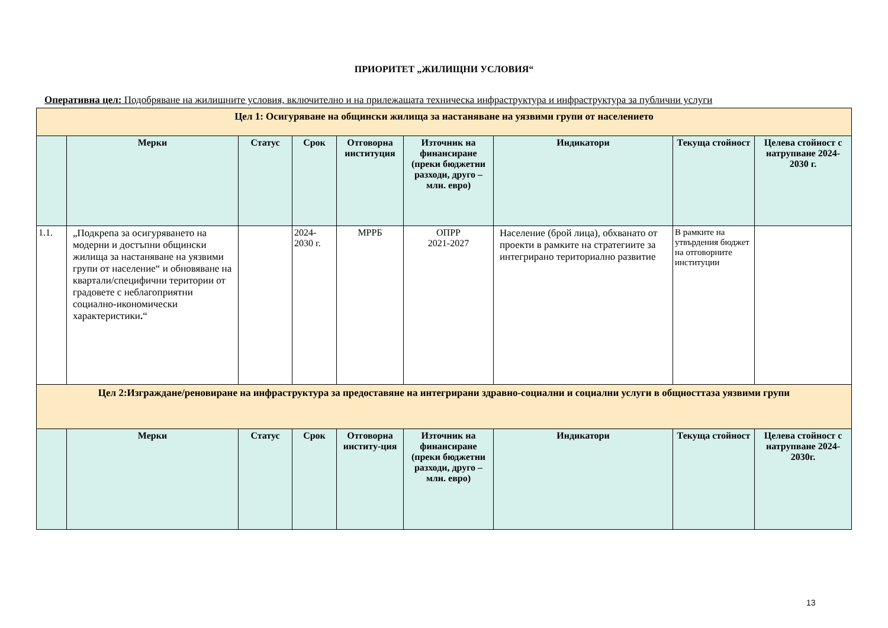ПРИОРИТЕТ „ЖИЛИЩНИ УСЛОВИЯ“
Оперативна цел: Подобряване на жилищните условия, включително и на прилежащата техническа инфраструктура и инфраструктура за публични услуги
| Цел 1: Осигуряване на общински жилища за настаняване на уязвими групи от населението | | | | | | | | |
| | Мерки | Статус | Срок | Отговорна институция | Източник на финансиране (преки бюджетни разходи, друго – млн. евро) | Индикатори | Текуща стойност | Целева стойност с натрупване 2024-2030 г. |
| 1.1. | „Подкрепа за осигуряването на модерни и достъпни общински жилища за настаняване на уязвими групи от население“ и обновяване на квартали/специфични територии от градовете с неблагоприятни социално-икономически характеристики . “ | | 2024-2030 г. | МРРБ | ОПРР 2021-2027 | Население (брой лица), обхванато от проекти в рамките на стратегиите за интегрирано териториално развитие | В рамките на утвърдения бюджет на отговорните институции | |
| Цел 2:Изграждане/реновиране на инфраструктура за предоставяне на интегрирани здравно-социални и социални услуги в общносттаза уязвими групи | | | | | | | | |
| | Мерки | Статус | Срок | Отговорна институ-ция | Източник на финансиране (преки бюджетни разходи, друго – млн. евро) | Индикатори | Текуща стойност | Целева стойност с натрупване 2024-2030г. |
13